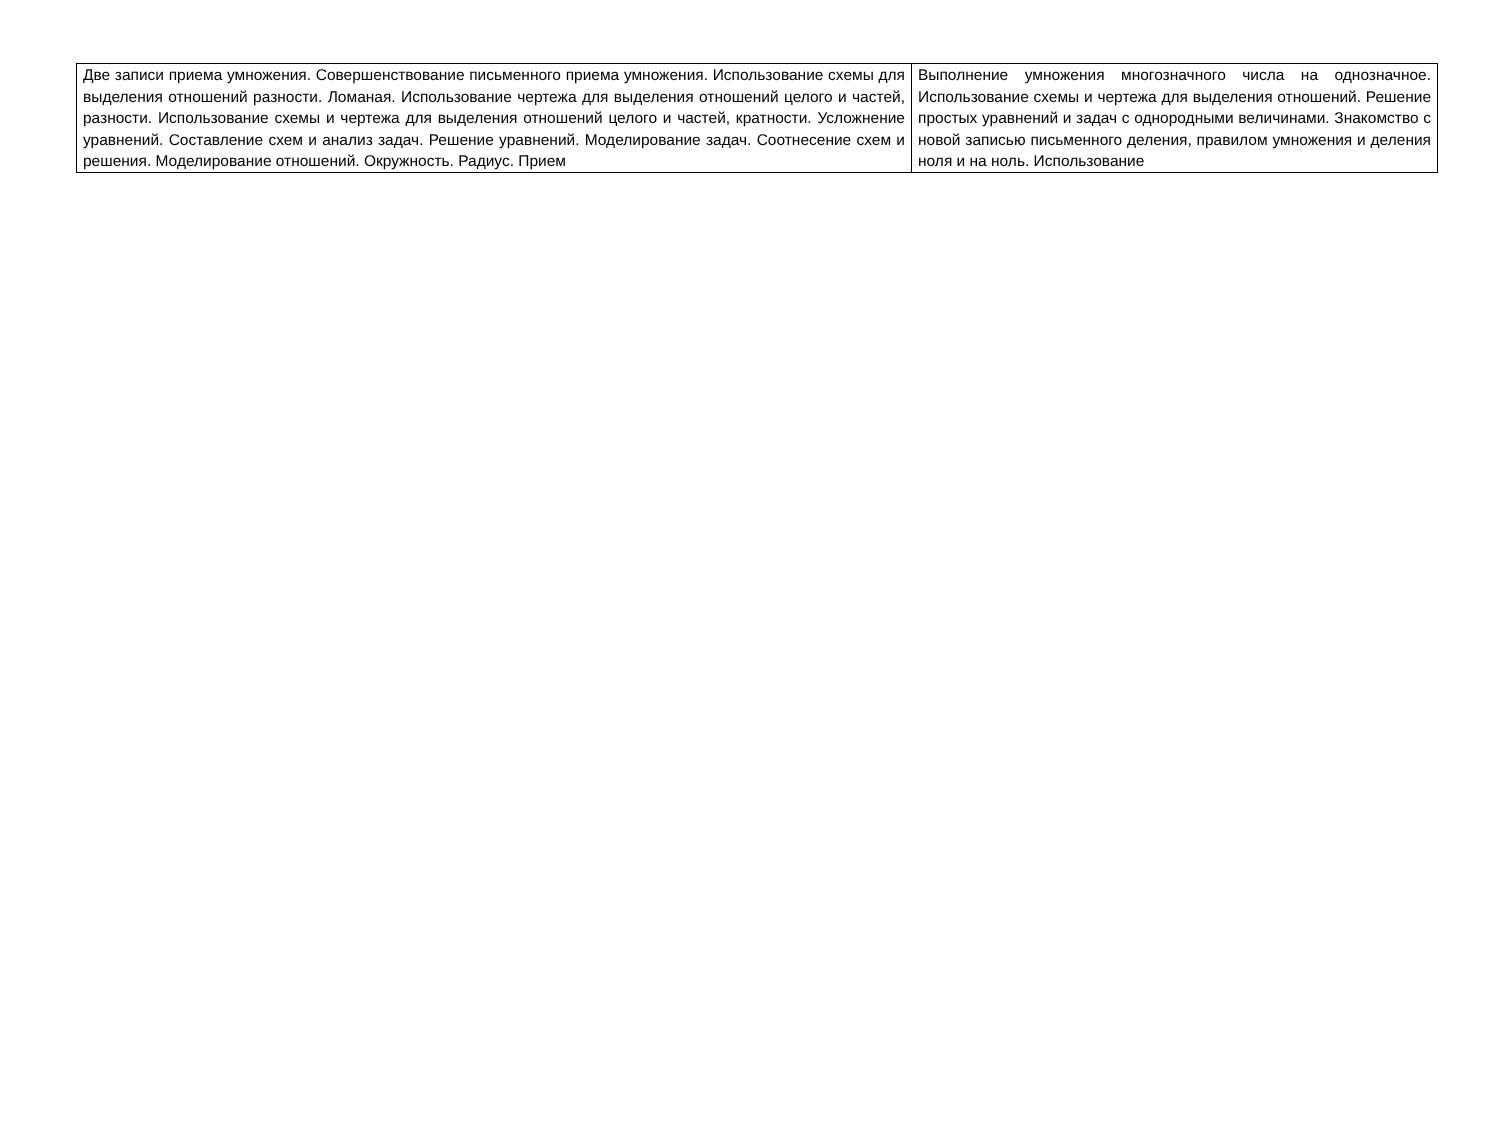| Две записи приема умножения. Совершенствование письменного приема умножения. Использование схемы для выделения отношений разности. Ломаная. Использование чертежа для выделения отношений целого и частей, разности. Использование схемы и чертежа для выделения отношений целого и частей, кратности. Усложнение уравнений. Составление схем и анализ задач. Решение уравнений. Моделирование задач. Соотнесение схем и решения. Моделирование отношений. Окружность. Радиус. Прием | Выполнение умножения многозначного числа на однозначное. Использование схемы и чертежа для выделения отношений. Решение простых уравнений и задач с однородными величинами. Знакомство с новой записью письменного деления, правилом умножения и деления ноля и на ноль. Использование |